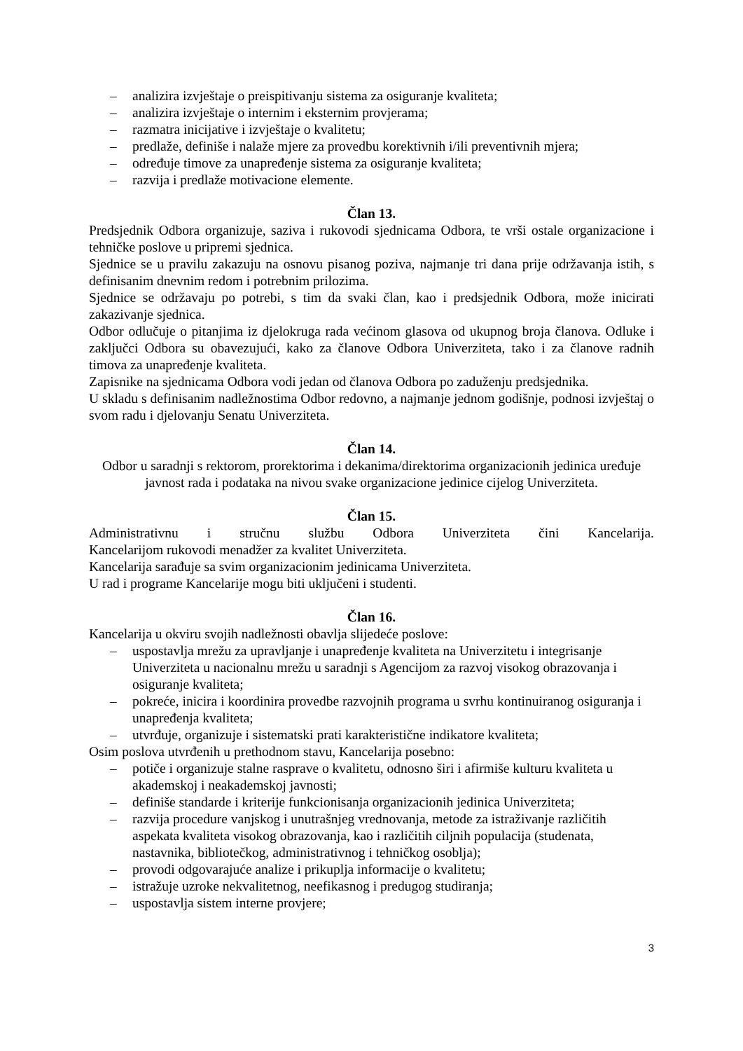– analizira izvještaje o preispitivanju sistema za osiguranje kvaliteta;
– analizira izvještaje o internim i eksternim provjerama;
– razmatra inicijative i izvještaje o kvalitetu;
– predlaže, definiše i nalaže mjere za provedbu korektivnih i/ili preventivnih mjera;
– određuje timove za unapređenje sistema za osiguranje kvaliteta;
– razvija i predlaže motivacione elemente.
Član 13.
Predsjednik Odbora organizuje, saziva i rukovodi sjednicama Odbora, te vrši ostale organizacione i tehničke poslove u pripremi sjednica.
Sjednice se u pravilu zakazuju na osnovu pisanog poziva, najmanje tri dana prije održavanja istih, s definisanim dnevnim redom i potrebnim prilozima.
Sjednice se održavaju po potrebi, s tim da svaki član, kao i predsjednik Odbora, može inicirati zakazivanje sjednica.
Odbor odlučuje o pitanjima iz djelokruga rada većinom glasova od ukupnog broja članova. Odluke i zaključci Odbora su obavezujući, kako za članove Odbora Univerziteta, tako i za članove radnih timova za unapređenje kvaliteta.
Zapisnike na sjednicama Odbora vodi jedan od članova Odbora po zaduženju predsjednika.
U skladu s definisanim nadležnostima Odbor redovno, a najmanje jednom godišnje, podnosi izvještaj o svom radu i djelovanju Senatu Univerziteta.
Član 14.
Odbor u saradnji s rektorom, prorektorima i dekanima/direktorima organizacionih jedinica uređuje javnost rada i podataka na nivou svake organizacione jedinice cijelog Univerziteta.
Član 15.
Administrativnu i stručnu službu Odbora Univerziteta čini Kancelarija.
Kancelarijom rukovodi menadžer za kvalitet Univerziteta.
Kancelarija sarađuje sa svim organizacionim jedinicama Univerziteta.
U rad i programe Kancelarije mogu biti uključeni i studenti.
Član 16.
Kancelarija u okviru svojih nadležnosti obavlja slijedeće poslove:
– uspostavlja mrežu za upravljanje i unapređenje kvaliteta na Univerzitetu i integrisanje Univerziteta u nacionalnu mrežu u saradnji s Agencijom za razvoj visokog obrazovanja i osiguranje kvaliteta;
– pokreće, inicira i koordinira provedbe razvojnih programa u svrhu kontinuiranog osiguranja i unapređenja kvaliteta;
– utvrđuje, organizuje i sistematski prati karakteristične indikatore kvaliteta;
Osim poslova utvrđenih u prethodnom stavu, Kancelarija posebno:
– potiče i organizuje stalne rasprave o kvalitetu, odnosno širi i afirmiše kulturu kvaliteta u akademskoj i neakademskoj javnosti;
– definiše standarde i kriterije funkcionisanja organizacionih jedinica Univerziteta;
– razvija procedure vanjskog i unutrašnjeg vrednovanja, metode za istraživanje različitih aspekata kvaliteta visokog obrazovanja, kao i različitih ciljnih populacija (studenata, nastavnika, bibliotečkog, administrativnog i tehničkog osoblja);
– provodi odgovarajuće analize i prikuplja informacije o kvalitetu;
– istražuje uzroke nekvalitetnog, neefikasnog i predugog studiranja;
– uspostavlja sistem interne provjere;
3